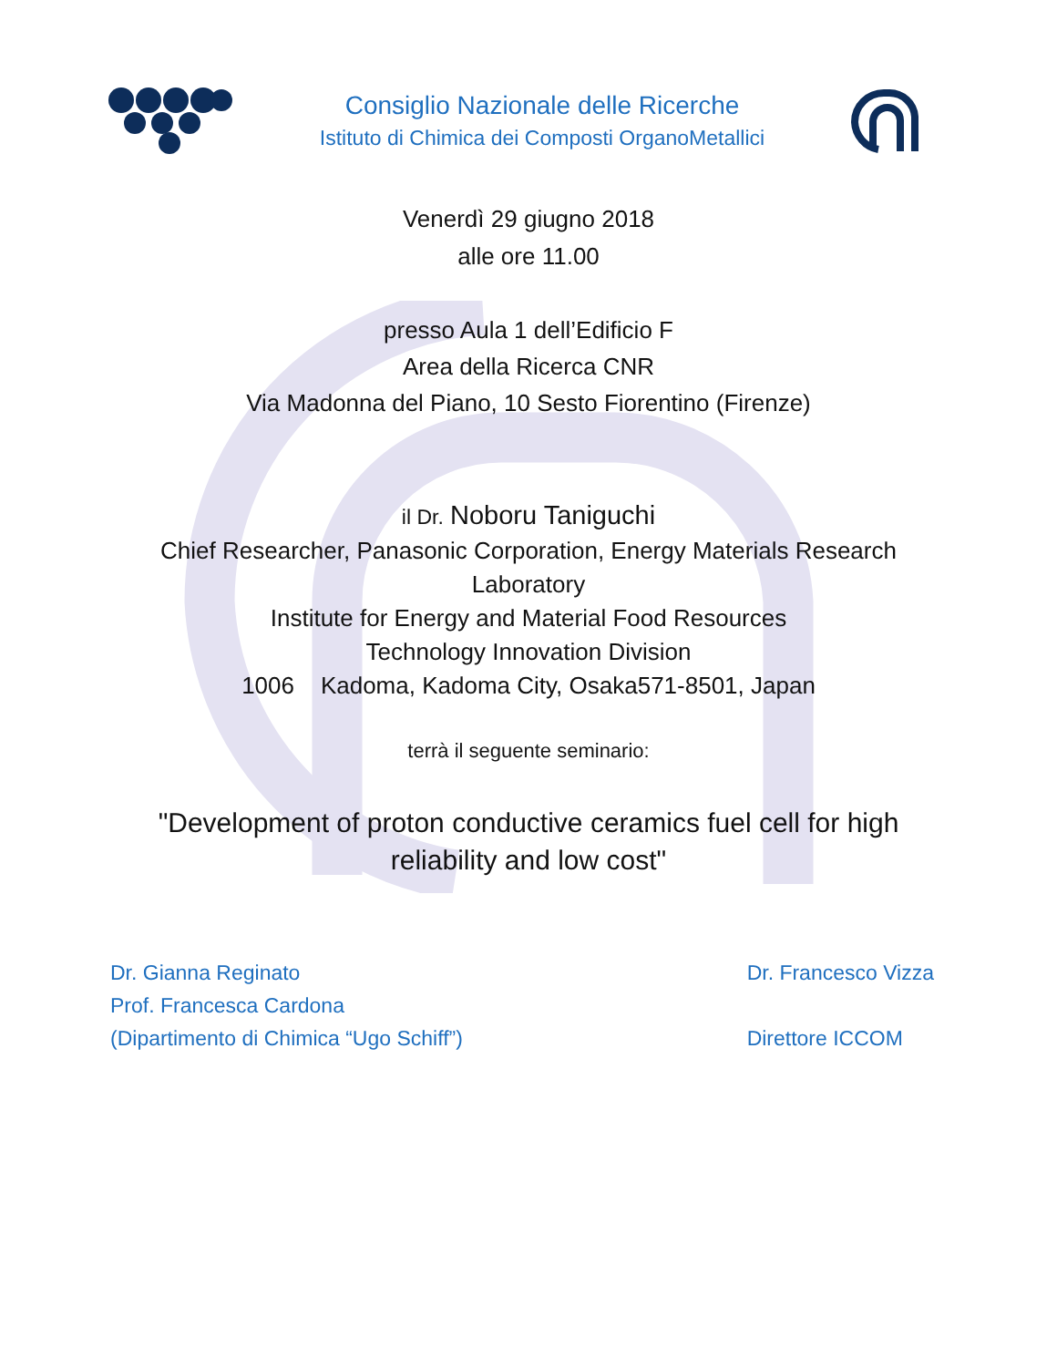Consiglio Nazionale delle Ricerche
Istituto di Chimica dei Composti OrganoMetallici
Venerdì 29 giugno 2018
alle ore 11.00
presso Aula 1 dell’Edificio F
Area della Ricerca CNR
Via Madonna del Piano, 10 Sesto Fiorentino (Firenze)
il Dr. Noboru Taniguchi
Chief Researcher, Panasonic Corporation, Energy Materials Research Laboratory
Institute for Energy and Material Food Resources
Technology Innovation Division
1006 Kadoma, Kadoma City, Osaka571-8501, Japan
terrà il seguente seminario:
"Development of proton conductive ceramics fuel cell for high reliability and low cost"
Dr. Gianna Reginato
Prof. Francesca Cardona
(Dipartimento di Chimica “Ugo Schiff”)
Dr. Francesco Vizza
Direttore ICCOM